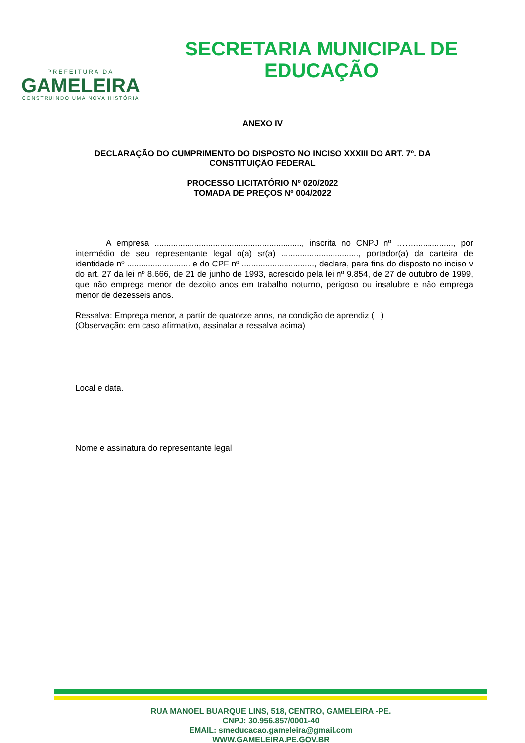PREFEITURA DA
GAMELEIRA
CONSTRUINDO UMA NOVA HISTÓRIA
SECRETARIA MUNICIPAL DE
EDUCAÇÃO
ANEXO IV
DECLARAÇÃO DO CUMPRIMENTO DO DISPOSTO NO INCISO XXXIII DO ART. 7º. DA
CONSTITUIÇÃO FEDERAL
PROCESSO LICITATÓRIO Nº 020/2022
TOMADA DE PREÇOS Nº 004/2022
A empresa ..............................................................., inscrita no CNPJ nº ……................., por intermédio de seu representante legal o(a) sr(a) ................................., portador(a) da carteira de identidade nº ........................... e do CPF nº ..............................., declara, para fins do disposto no inciso v do art. 27 da lei nº 8.666, de 21 de junho de 1993, acrescido pela lei nº 9.854, de 27 de outubro de 1999, que não emprega menor de dezoito anos em trabalho noturno, perigoso ou insalubre e não emprega menor de dezesseis anos.
Ressalva: Emprega menor, a partir de quatorze anos, na condição de aprendiz ( )
(Observação: em caso afirmativo, assinalar a ressalva acima)
Local e data.
Nome e assinatura do representante legal
RUA MANOEL BUARQUE LINS, 518, CENTRO, GAMELEIRA -PE.
CNPJ: 30.956.857/0001-40
EMAIL: smeducacao.gameleira@gmail.com
WWW.GAMELEIRA.PE.GOV.BR